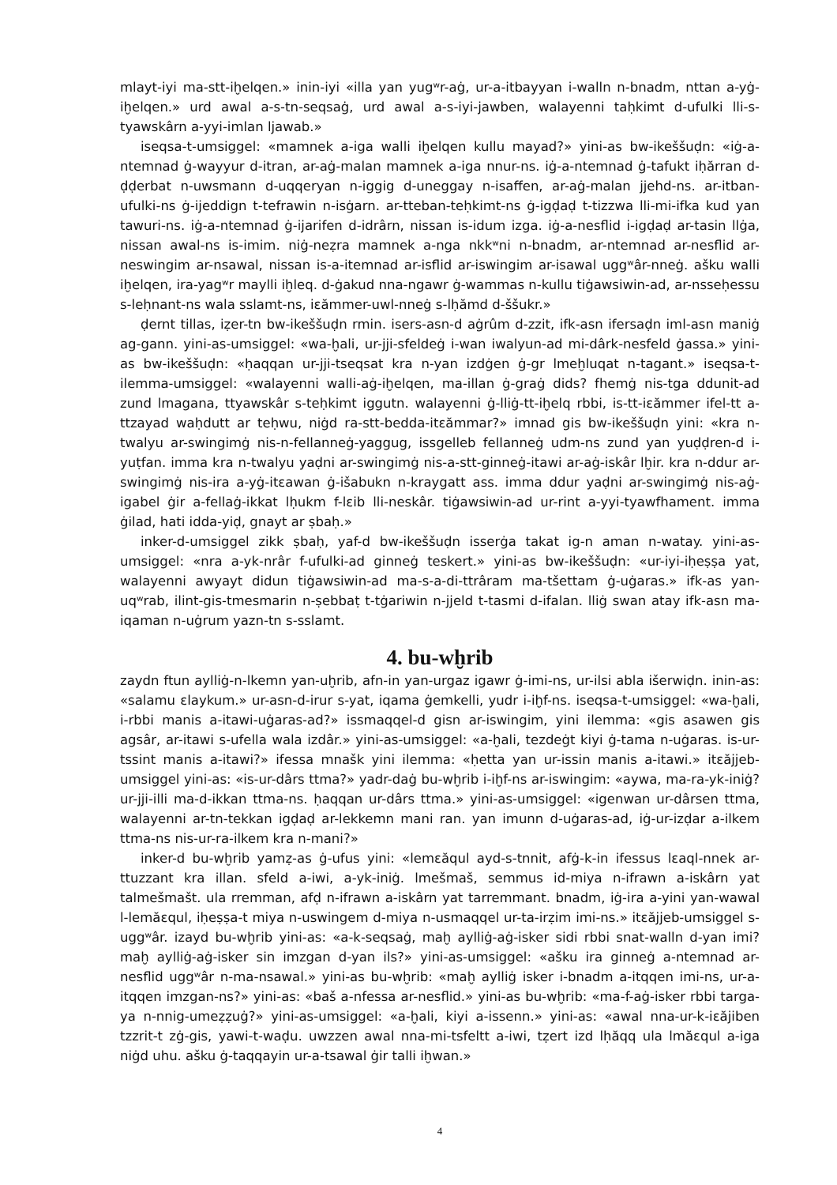mlayt-iyi ma-stt-iḫelqen.» inin-iyi «illa yan yugʷr-aġ, ur-a-itbayyan i-walln n-bnadm, nttan a-yġ-iḫelqen.» urd awal a-s-tn-seqsaġ, urd awal a-s-iyi-jawben, walayenni taḥkimt d-ufulki lli-s-tyawskârn a-yyi-imlan ljawab.»
iseqsa-t-umsiggel: «mamnek a-iga walli iḫelqen kullu mayad?» yini-as bw-ikeššuḍn: «iġ-a-ntemnad ġ-wayyur d-itran, ar-aġ-malan mamnek a-iga nnur-ns. iġ-a-ntemnad ġ-tafukt iḥărran d-ḍḍerbat n-uwsmann d-uqqeryan n-iggig d-uneggay n-isaffen, ar-aġ-malan jjehd-ns. ar-itban-ufulki-ns ġ-ijeddign t-tefrawin n-isġarn. ar-tteban-teḥkimt-ns ġ-igḍaḍ t-tizzwa lli-mi-ifka kud yan tawuri-ns. iġ-a-ntemnad ġ-ijarifen d-idrârn, nissan is-idum izga. iġ-a-nesflid i-igḍaḍ ar-tasin llġa, nissan awal-ns is-imim. niġ-neẓra mamnek a-nga nkkʷni n-bnadm, ar-ntemnad ar-nesflid ar-neswingim ar-nsawal, nissan is-a-itemnad ar-isflid ar-iswingim ar-isawal uggʷâr-nneġ. ašku walli iḫelqen, ira-yagʷr maylli iḫleq. d-ġakud nna-ngawr ġ-wammas n-kullu tiġawsiwin-ad, ar-nsseḥessu s-leḥnant-ns wala sslamt-ns, iɛămmer-uwl-nneġ s-lḥămd d-ššukr.»
ḍernt tillas, iẓer-tn bw-ikeššuḍn rmin. isers-asn-d aġrûm d-zzit, ifk-asn ifersaḍn iml-asn maniġ ag-gann. yini-as-umsiggel: «wa-ḫali, ur-jji-sfeldeġ i-wan iwalyun-ad mi-dârk-nesfeld ġassa.» yini-as bw-ikeššuḍn: «ḥaqqan ur-jji-tseqsat kra n-yan izdġen ġ-gr lmeḫluqat n-tagant.» iseqsa-t-ilemma-umsiggel: «walayenni walli-aġ-iḫelqen, ma-illan ġ-graġ dids? fhemġ nis-tga ddunit-ad zund lmagana, ttyawskâr s-teḥkimt iggutn. walayenni ġ-lliġ-tt-iḫelq rbbi, is-tt-iɛămmer ifel-tt a-ttzayad waḥdutt ar teḥwu, niġd ra-stt-bedda-itɛămmar?» imnad gis bw-ikeššuḍn yini: «kra n-twalyu ar-swingimġ nis-n-fellanneġ-yaggug, issgelleb fellanneġ udm-ns zund yan yuḍḍren-d i-yuṭfan. imma kra n-twalyu yaḍni ar-swingimġ nis-a-stt-ginneġ-itawi ar-aġ-iskâr lḫir. kra n-ddur ar-swingimġ nis-ira a-yġ-itɛawan ġ-išabukn n-kraygatt ass. imma ddur yaḍni ar-swingimġ nis-aġ-igabel ġir a-fellaġ-ikkat lḥukm f-lɛib lli-neskâr. tiġawsiwin-ad ur-rint a-yyi-tyawfhament. imma ġilad, hati idda-yiḍ, gnayt ar ṣbaḥ.»
inker-d-umsiggel zikk ṣbaḥ, yaf-d bw-ikeššuḍn isserġa takat ig-n aman n-watay. yini-as-umsiggel: «nra a-yk-nrâr f-ufulki-ad ginneġ teskert.» yini-as bw-ikeššuḍn: «ur-iyi-iḥeṣṣa yat, walayenni awyayt didun tiġawsiwin-ad ma-s-a-di-ttrâram ma-tšettam ġ-uġaras.» ifk-as yan-uqʷrab, ilint-gis-tmesmarin n-ṣebbaṭ t-tġariwin n-jjeld t-tasmi d-ifalan. lliġ swan atay ifk-asn ma-iqaman n-uġrum yazn-tn s-sslamt.
4. bu-wḫrib
zaydn ftun aylliġ-n-lkemn yan-uḫrib, afn-in yan-urgaz igawr ġ-imi-ns, ur-ilsi abla išerwiḍn. inin-as: «salamu ɛlaykum.» ur-asn-d-irur s-yat, iqama ġemkelli, yudr i-iḫf-ns. iseqsa-t-umsiggel: «wa-ḫali, i-rbbi manis a-itawi-uġaras-ad?» issmaqqel-d gisn ar-iswingim, yini ilemma: «gis asawen gis agsâr, ar-itawi s-ufella wala izdâr.» yini-as-umsiggel: «a-ḫali, tezdeġt kiyi ġ-tama n-uġaras. is-ur-tssint manis a-itawi?» ifessa mnašk yini ilemma: «ḥetta yan ur-issin manis a-itawi.» itɛăjjeb-umsiggel yini-as: «is-ur-dârs ttma?» yadr-daġ bu-wḫrib i-iḫf-ns ar-iswingim: «aywa, ma-ra-yk-iniġ? ur-jji-illi ma-d-ikkan ttma-ns. ḥaqqan ur-dârs ttma.» yini-as-umsiggel: «igenwan ur-dârsen ttma, walayenni ar-tn-tekkan igḍaḍ ar-lekkemn mani ran. yan imunn d-uġaras-ad, iġ-ur-izḍar a-ilkem ttma-ns nis-ur-ra-ilkem kra n-mani?»
inker-d bu-wḫrib yamẓ-as ġ-ufus yini: «lemɛăqul ayd-s-tnnit, afġ-k-in ifessus lɛaql-nnek ar-ttuzzant kra illan. sfeld a-iwi, a-yk-iniġ. lmešmaš, semmus id-miya n-ifrawn a-iskârn yat talmešmašt. ula rremman, afḍ n-ifrawn a-iskârn yat tarremmant. bnadm, iġ-ira a-yini yan-wawal l-lemăɛqul, iḥeṣṣa-t miya n-uswingem d-miya n-usmaqqel ur-ta-irẓim imi-ns.» itɛăjjeb-umsiggel s-uggʷâr. izayd bu-wḫrib yini-as: «a-k-seqsaġ, maḫ aylliġ-aġ-isker sidi rbbi snat-walln d-yan imi? maḫ aylliġ-aġ-isker sin imzgan d-yan ils?» yini-as-umsiggel: «ašku ira ginneġ a-ntemnad ar-nesflid uggʷâr n-ma-nsawal.» yini-as bu-wḫrib: «maḫ aylliġ isker i-bnadm a-itqqen imi-ns, ur-a-itqqen imzgan-ns?» yini-as: «baš a-nfessa ar-nesflid.» yini-as bu-wḫrib: «ma-f-aġ-isker rbbi targa-ya n-nnig-umeẓẓuġ?» yini-as-umsiggel: «a-ḫali, kiyi a-issenn.» yini-as: «awal nna-ur-k-iɛăjiben tzzrit-t zġ-gis, yawi-t-waḍu. uwzzen awal nna-mi-tsfeltt a-iwi, tẓert izd lḥăqq ula lmăɛqul a-iga niġd uhu. ašku ġ-taqqayin ur-a-tsawal ġir talli iḫwan.»
4